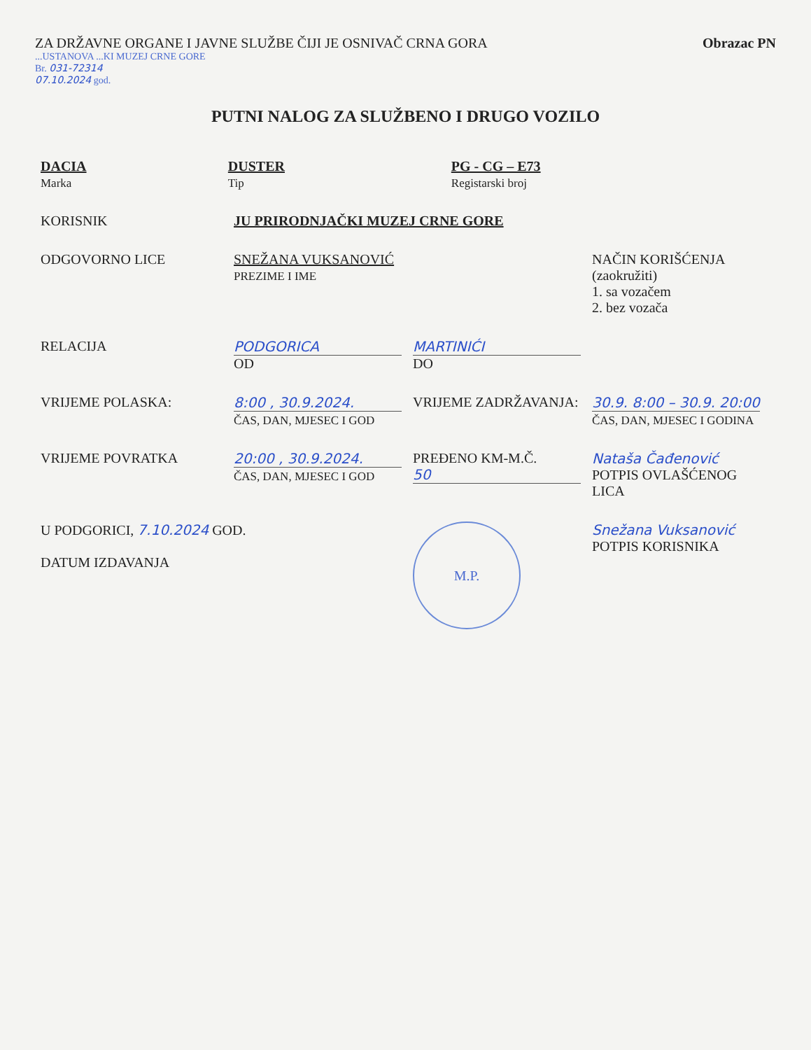ZA DRŽAVNE ORGANE I JAVNE SLUŽBE ČIJI JE OSNIVAČ CRNA GORA
Obrazac PN
...USTANOVA ...KI MUZEJ CRNE GORE
Br. 031-72314
07.10.2024 god.
PUTNI NALOG ZA SLUŽBENO I DRUGO VOZILO
| DACIA Marka | DUSTER Tip | PG - CG – E73 Registarski broj |
| KORISNIK | JU PRIRODNJAČKI MUZEJ CRNE GORE | | |
| ODGOVORNO LICE | SNEŽANA VUKSANOVIĆ PREZIME I IME | | NAČIN KORIŠĆENJA (zaokružiti) 1. sa vozačem 2. bez vozača |
| RELACIJA | PODGORICA OD | MARTINIĆI DO | |
| VRIJEME POLASKA: | 8:00 , 30.9.2024. ČAS, DAN, MJESEC I GOD | VRIJEME ZADRŽAVANJA: | 30.9. 8:00 – 30.9. 20:00 ČAS, DAN, MJESEC I GODINA |
| VRIJEME POVRATKA | 20:00 , 30.9.2024. ČAS, DAN, MJESEC I GOD | PREĐENO KM-M.Č. 50 | Nataša Čađenović POTPIS OVLAŠĆENOG LICA |
| U PODGORICI, 7.10.2024 GOD. DATUM IZDAVANJA | | M.P. | Snežana Vuksanović POTPIS KORISNIKA |